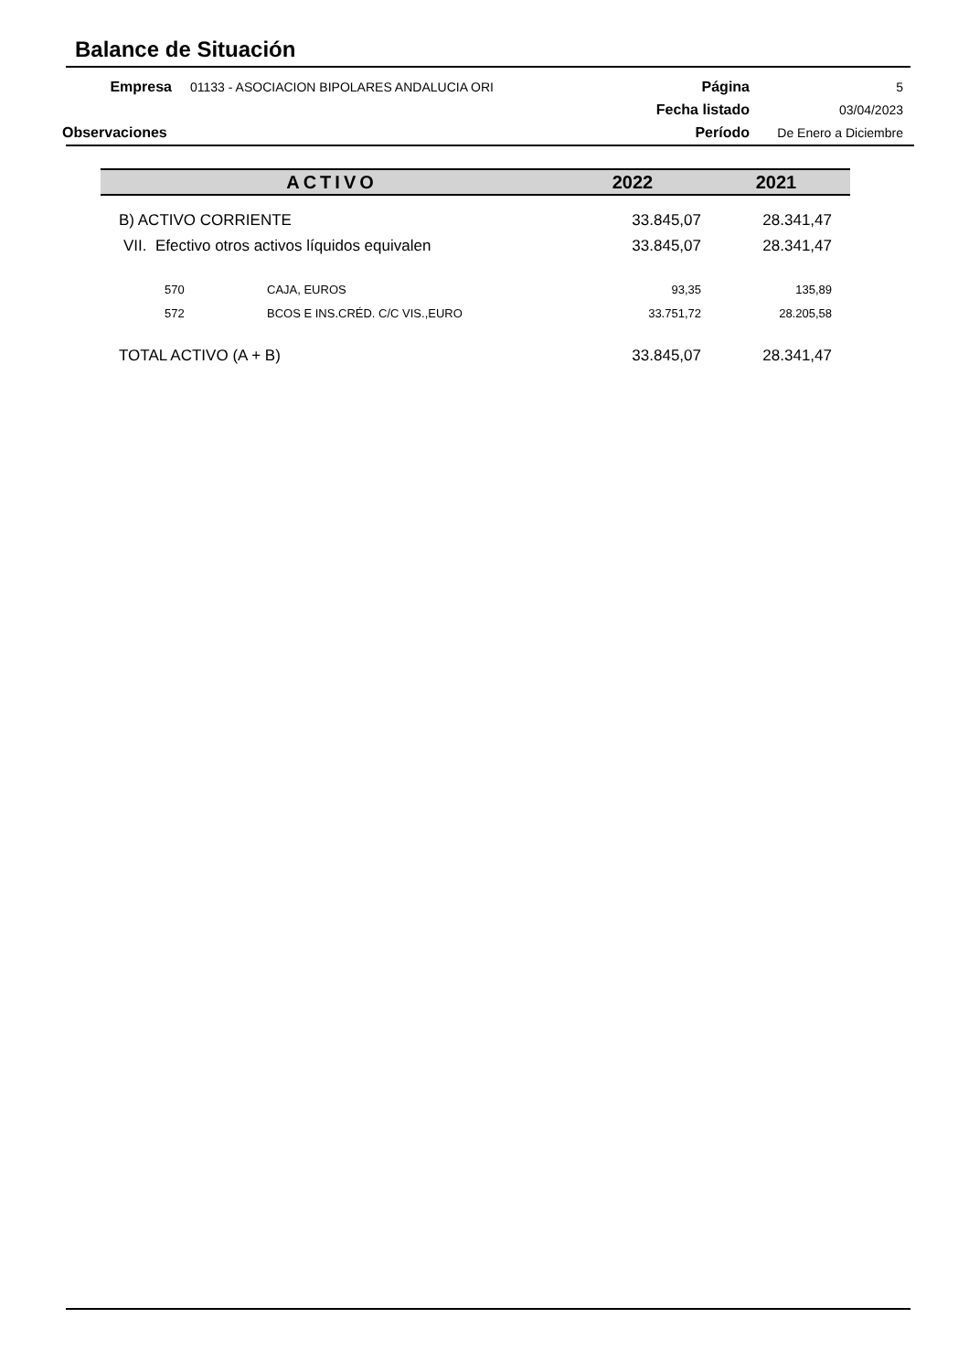Balance de Situación
| Empresa | 01133 - ASOCIACION BIPOLARES ANDALUCIA ORI | Página | 5 |
| | | Fecha listado | 03/04/2023 |
| Observaciones | | Período | De Enero a Diciembre |
| ACTIVO | | 2022 | 2021 |
| --- | --- | --- | --- |
| B) ACTIVO CORRIENTE | | 33.845,07 | 28.341,47 |
| VII. Efectivo otros activos líquidos equivalen | | 33.845,07 | 28.341,47 |
| 570 | CAJA, EUROS | 93,35 | 135,89 |
| 572 | BCOS E INS.CRÉD. C/C VIS.,EURO | 33.751,72 | 28.205,58 |
| TOTAL ACTIVO (A + B) | | 33.845,07 | 28.341,47 |